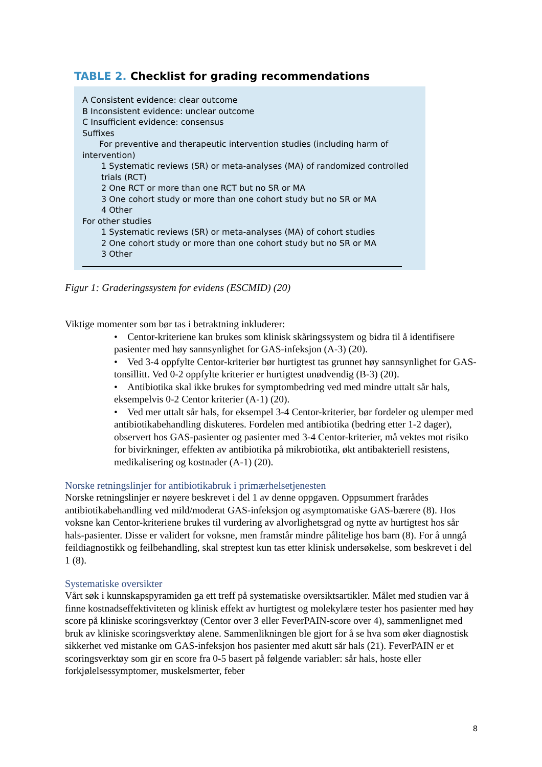TABLE 2. Checklist for grading recommendations
A Consistent evidence: clear outcome
B Inconsistent evidence: unclear outcome
C Insufficient evidence: consensus
Suffixes
For preventive and therapeutic intervention studies (including harm of intervention)
1 Systematic reviews (SR) or meta-analyses (MA) of randomized controlled trials (RCT)
2 One RCT or more than one RCT but no SR or MA
3 One cohort study or more than one cohort study but no SR or MA
4 Other
For other studies
1 Systematic reviews (SR) or meta-analyses (MA) of cohort studies
2 One cohort study or more than one cohort study but no SR or MA
3 Other
Figur 1: Graderingssystem for evidens (ESCMID) (20)
Viktige momenter som bør tas i betraktning inkluderer:
• Centor-kriteriene kan brukes som klinisk skåringssystem og bidra til å identifisere pasienter med høy sannsynlighet for GAS-infeksjon (A-3) (20).
• Ved 3-4 oppfylte Centor-kriterier bør hurtigtest tas grunnet høy sannsynlighet for GAS-tonsillitt. Ved 0-2 oppfylte kriterier er hurtigtest unødvendig (B-3) (20).
• Antibiotika skal ikke brukes for symptombedring ved med mindre uttalt sår hals, eksempelvis 0-2 Centor kriterier (A-1) (20).
• Ved mer uttalt sår hals, for eksempel 3-4 Centor-kriterier, bør fordeler og ulemper med antibiotikabehandling diskuteres. Fordelen med antibiotika (bedring etter 1-2 dager), observert hos GAS-pasienter og pasienter med 3-4 Centor-kriterier, må vektes mot risiko for bivirkninger, effekten av antibiotika på mikrobiotika, økt antibakteriell resistens, medikalisering og kostnader (A-1) (20).
Norske retningslinjer for antibiotikabruk i primærhelsetjenesten
Norske retningslinjer er nøyere beskrevet i del 1 av denne oppgaven. Oppsummert frarådes antibiotikabehandling ved mild/moderat GAS-infeksjon og asymptomatiske GAS-bærere (8). Hos voksne kan Centor-kriteriene brukes til vurdering av alvorlighetsgrad og nytte av hurtigtest hos sår hals-pasienter. Disse er validert for voksne, men framstår mindre pålitelige hos barn (8). For å unngå feildiagnostikk og feilbehandling, skal streptest kun tas etter klinisk undersøkelse, som beskrevet i del 1 (8).
Systematiske oversikter
Vårt søk i kunnskapspyramiden ga ett treff på systematiske oversiktsartikler. Målet med studien var å finne kostnadseffektiviteten og klinisk effekt av hurtigtest og molekylære tester hos pasienter med høy score på kliniske scoringsverktøy (Centor over 3 eller FeverPAIN-score over 4), sammenlignet med bruk av kliniske scoringsverktøy alene. Sammenlikningen ble gjort for å se hva som øker diagnostisk sikkerhet ved mistanke om GAS-infeksjon hos pasienter med akutt sår hals (21). FeverPAIN er et scoringsverktøy som gir en score fra 0-5 basert på følgende variabler: sår hals, hoste eller forkjølelsessymptomer, muskelsmerter, feber
8